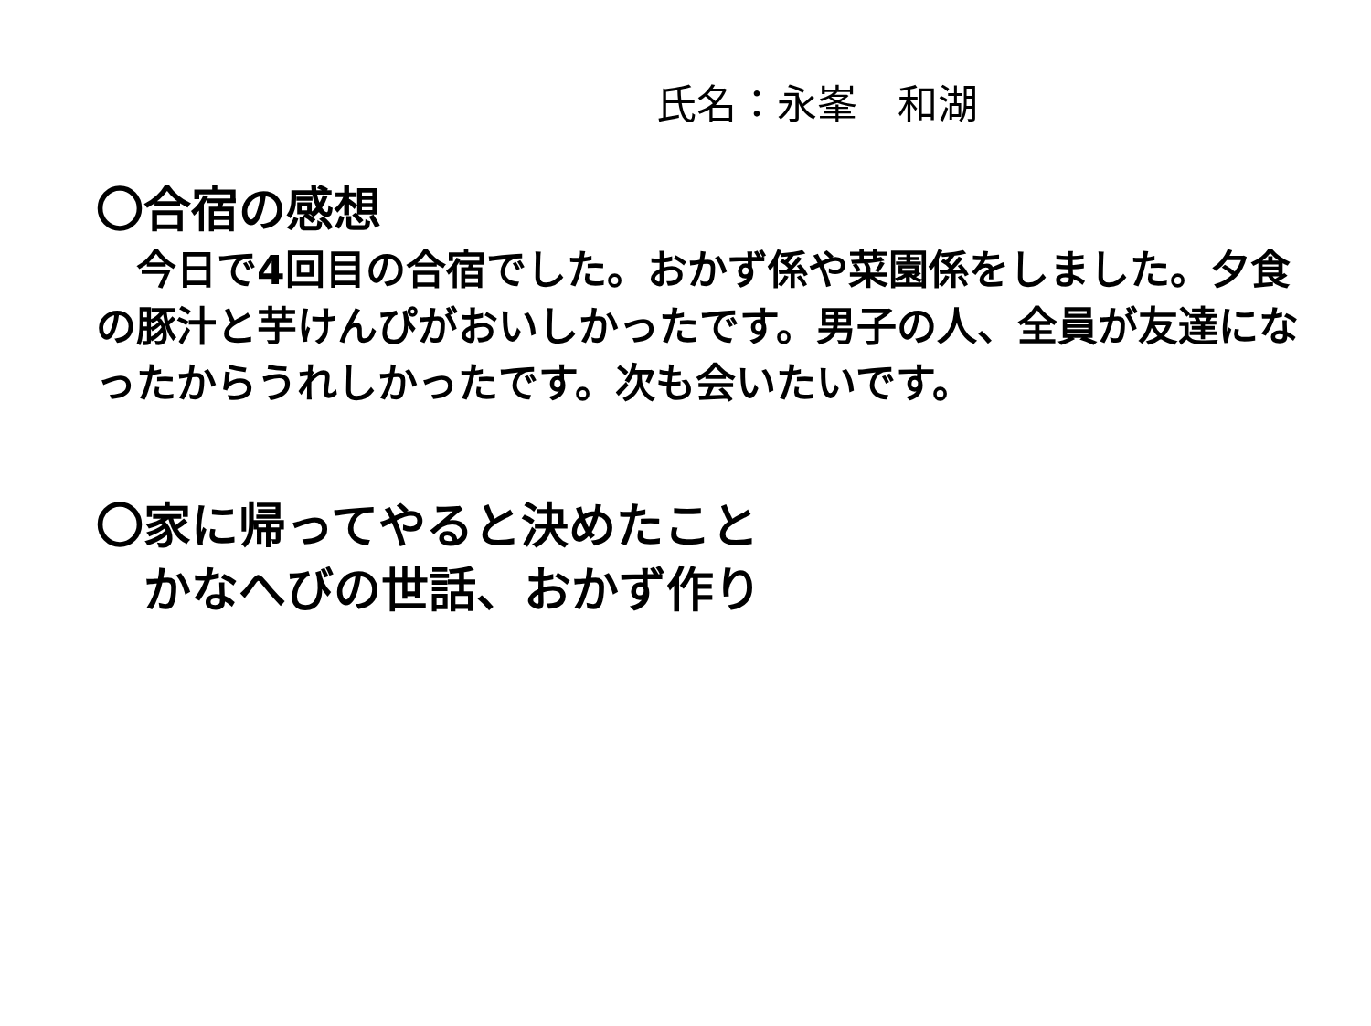氏名：永峯　和湖
〇合宿の感想
　今日で4回目の合宿でした。おかず係や菜園係をしました。夕食の豚汁と芋けんぴがおいしかったです。男子の人、全員が友達になったからうれしかったです。次も会いたいです。
〇家に帰ってやると決めたこと
　かなへびの世話、おかず作り